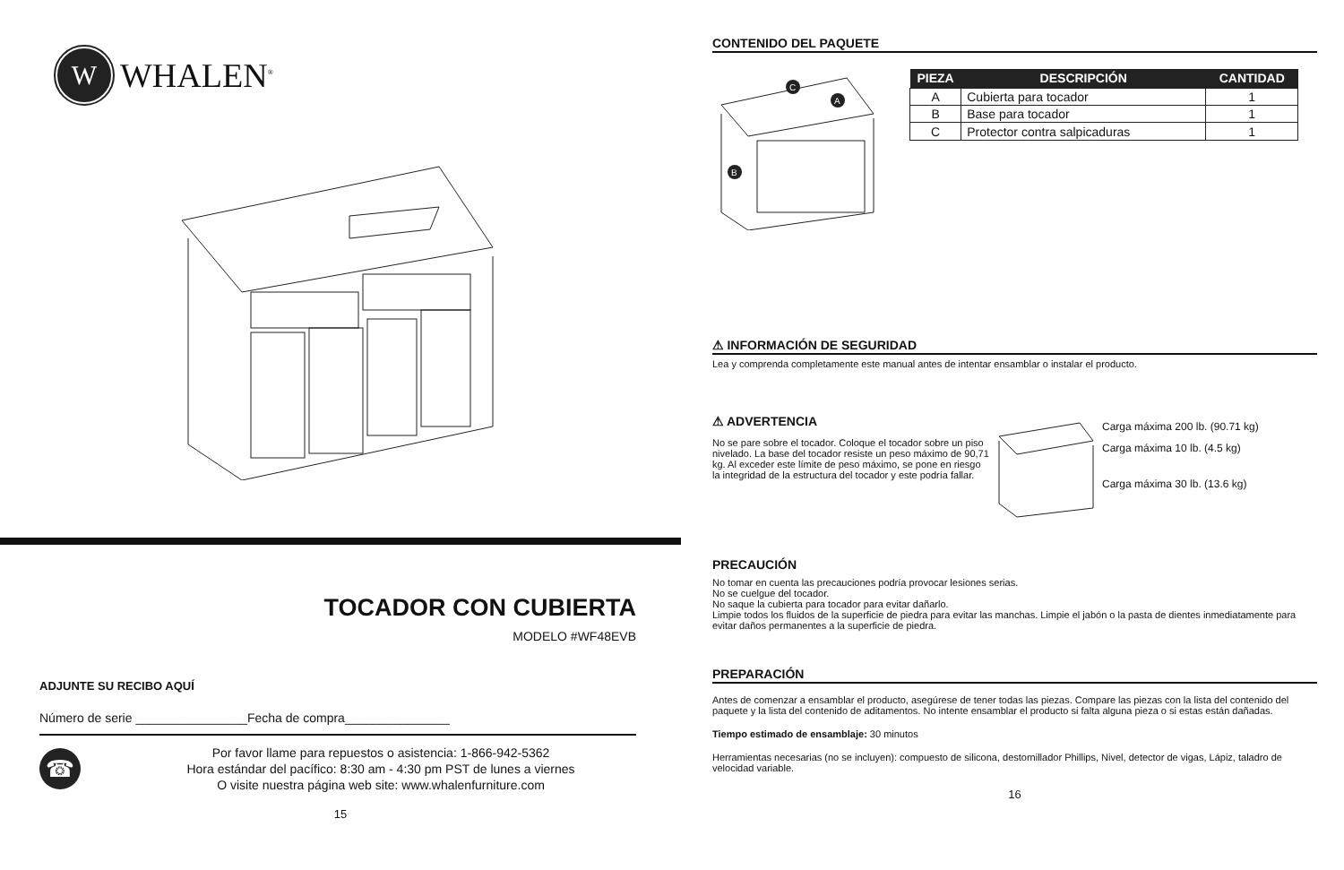W
WHALEN<sup>®</sup>
TOCADOR CON CUBIERTA
MODELO #WF48EVB
ADJUNTE SU RECIBO AQUÍ
Número de serie ________________Fecha de compra_______________
☎
Por favor llame para repuestos o asistencia: 1-866-942-5362
Hora estándar del pacífico: 8:30 am - 4:30 pm PST de lunes a viernes
O visite nuestra página web site: www.whalenfurniture.com
15
CONTENIDO DEL PAQUETE
C
A
B
| PIEZA | DESCRIPCIÓN | CANTIDAD |
| --- | --- | --- |
| A | Cubierta para tocador | 1 |
| B | Base para tocador | 1 |
| C | Protector contra salpicaduras | 1 |
⚠ INFORMACIÓN DE SEGURIDAD
Lea y comprenda completamente este manual antes de intentar ensamblar o instalar el producto.
⚠ ADVERTENCIA
No se pare sobre el tocador. Coloque el tocador sobre un piso nivelado. La base del tocador resiste un peso máximo de 90,71 kg. Al exceder este límite de peso máximo, se pone en riesgo la integridad de la estructura del tocador y este podría fallar.
Carga máxima 200 lb. (90.71 kg)
Carga máxima 10 lb. (4.5 kg)
Carga máxima 30 lb. (13.6 kg)
PRECAUCIÓN
No tomar en cuenta las precauciones podría provocar lesiones serias.
No se cuelgue del tocador.
No saque la cubierta para tocador para evitar dañarlo.
Limpie todos los fluidos de la superficie de piedra para evitar las manchas. Limpie el jabón o la pasta de dientes inmediatamente para evitar daños permanentes a la superficie de piedra.
PREPARACIÓN
Antes de comenzar a ensamblar el producto, asegúrese de tener todas las piezas. Compare las piezas con la lista del contenido del paquete y la lista del contenido de aditamentos. No intente ensamblar el producto si falta alguna pieza o si estas están dañadas.
Tiempo estimado de ensamblaje: 30 minutos
Herramientas necesarias (no se incluyen): compuesto de silicona, destornillador Phillips, Nivel, detector de vigas, Lápiz, taladro de velocidad variable.
16